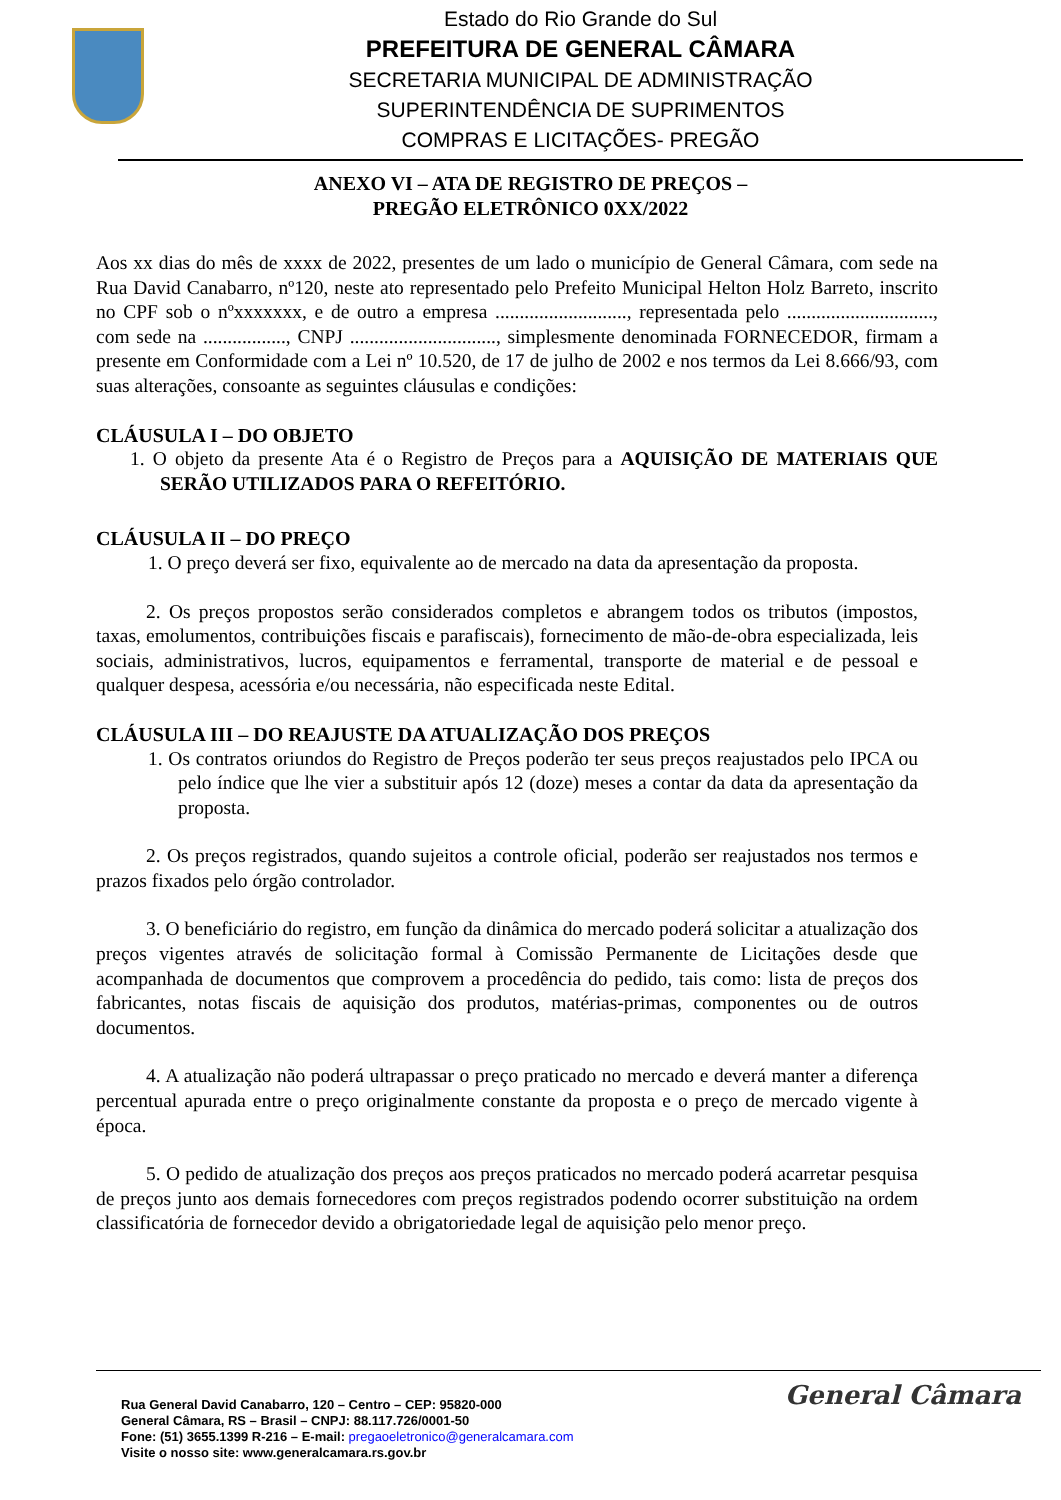Estado do Rio Grande do Sul
PREFEITURA DE GENERAL CÂMARA
SECRETARIA MUNICIPAL DE ADMINISTRAÇÃO
SUPERINTENDÊNCIA DE SUPRIMENTOS
COMPRAS E LICITAÇÕES- PREGÃO
ANEXO VI – ATA DE REGISTRO DE PREÇOS –
PREGÃO ELETRÔNICO 0XX/2022
Aos xx dias do mês de xxxx de 2022, presentes de um lado o município de General Câmara, com sede na Rua David Canabarro, nº120, neste ato representado pelo Prefeito Municipal Helton Holz Barreto, inscrito no CPF sob o nºxxxxxxx, e de outro a empresa ..........................., representada pelo .............................., com sede na ................., CNPJ .............................., simplesmente denominada FORNECEDOR, firmam a presente em Conformidade com a Lei nº 10.520, de 17 de julho de 2002 e nos termos da Lei 8.666/93, com suas alterações, consoante as seguintes cláusulas e condições:
CLÁUSULA I – DO OBJETO
1. O objeto da presente Ata é o Registro de Preços para a AQUISIÇÃO DE MATERIAIS QUE SERÃO UTILIZADOS PARA O REFEITÓRIO.
CLÁUSULA II – DO PREÇO
1. O preço deverá ser fixo, equivalente ao de mercado na data da apresentação da proposta.
2. Os preços propostos serão considerados completos e abrangem todos os tributos (impostos, taxas, emolumentos, contribuições fiscais e parafiscais), fornecimento de mão-de-obra especializada, leis sociais, administrativos, lucros, equipamentos e ferramental, transporte de material e de pessoal e qualquer despesa, acessória e/ou necessária, não especificada neste Edital.
CLÁUSULA III – DO REAJUSTE DA ATUALIZAÇÃO DOS PREÇOS
1. Os contratos oriundos do Registro de Preços poderão ter seus preços reajustados pelo IPCA ou pelo índice que lhe vier a substituir após 12 (doze) meses a contar da data da apresentação da proposta.
2. Os preços registrados, quando sujeitos a controle oficial, poderão ser reajustados nos termos e prazos fixados pelo órgão controlador.
3. O beneficiário do registro, em função da dinâmica do mercado poderá solicitar a atualização dos preços vigentes através de solicitação formal à Comissão Permanente de Licitações desde que acompanhada de documentos que comprovem a procedência do pedido, tais como: lista de preços dos fabricantes, notas fiscais de aquisição dos produtos, matérias-primas, componentes ou de outros documentos.
4. A atualização não poderá ultrapassar o preço praticado no mercado e deverá manter a diferença percentual apurada entre o preço originalmente constante da proposta e o preço de mercado vigente à época.
5. O pedido de atualização dos preços aos preços praticados no mercado poderá acarretar pesquisa de preços junto aos demais fornecedores com preços registrados podendo ocorrer substituição na ordem classificatória de fornecedor devido a obrigatoriedade legal de aquisição pelo menor preço.
General Câmara
Rua General David Canabarro, 120 – Centro – CEP: 95820-000
General Câmara, RS – Brasil – CNPJ: 88.117.726/0001-50
Fone: (51) 3655.1399 R-216 – E-mail: pregaoeletronico@generalcamara.com
Visite o nosso site: www.generalcamara.rs.gov.br